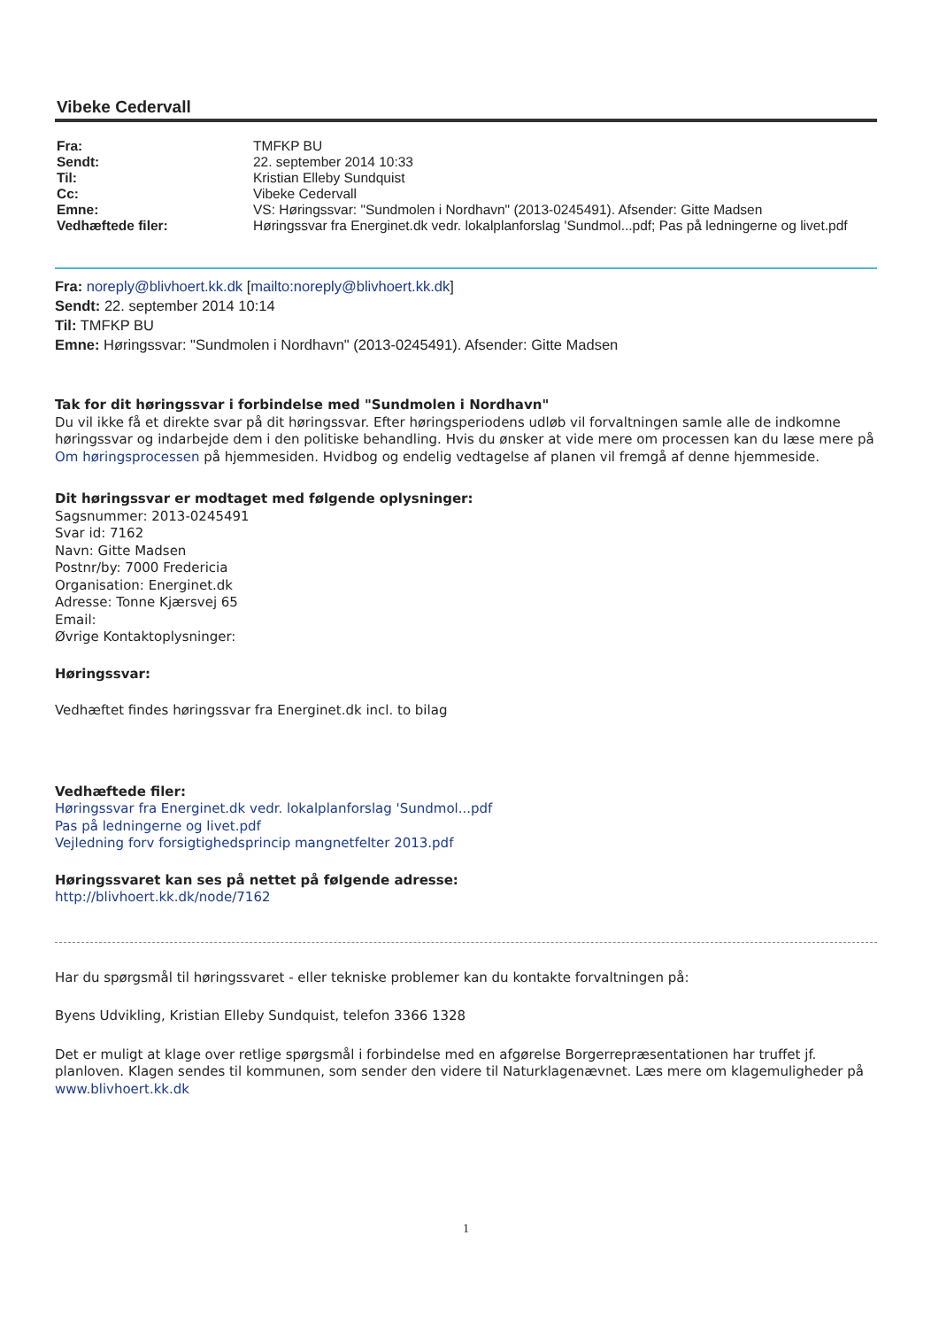Vibeke Cedervall
| Fra: | TMFKP BU |
| Sendt: | 22. september 2014 10:33 |
| Til: | Kristian Elleby Sundquist |
| Cc: | Vibeke Cedervall |
| Emne: | VS: Høringssvar: "Sundmolen i Nordhavn" (2013-0245491). Afsender: Gitte Madsen |
| Vedhæftede filer: | Høringssvar fra Energinet.dk vedr. lokalplanforslag 'Sundmol...pdf; Pas på ledningerne og livet.pdf |
Fra: noreply@blivhoert.kk.dk [mailto:noreply@blivhoert.kk.dk]
Sendt: 22. september 2014 10:14
Til: TMFKP BU
Emne: Høringssvar: "Sundmolen i Nordhavn" (2013-0245491). Afsender: Gitte Madsen
Tak for dit høringssvar i forbindelse med "Sundmolen i Nordhavn"
Du vil ikke få et direkte svar på dit høringssvar. Efter høringsperiodens udløb vil forvaltningen samle alle de indkomne høringssvar og indarbejde dem i den politiske behandling. Hvis du ønsker at vide mere om processen kan du læse mere på Om høringsprocessen på hjemmesiden. Hvidbog og endelig vedtagelse af planen vil fremgå af denne hjemmeside.
Dit høringssvar er modtaget med følgende oplysninger:
Sagsnummer: 2013-0245491
Svar id: 7162
Navn: Gitte Madsen
Postnr/by: 7000 Fredericia
Organisation: Energinet.dk
Adresse: Tonne Kjærsvej 65
Email:
Øvrige Kontaktoplysninger:
Høringssvar:
Vedhæftet findes høringssvar fra Energinet.dk incl. to bilag
Vedhæftede filer:
Høringssvar fra Energinet.dk vedr. lokalplanforslag 'Sundmol...pdf
Pas på ledningerne og livet.pdf
Vejledning forv forsigtighedsprincip mangnetfelter 2013.pdf
Høringssvaret kan ses på nettet på følgende adresse:
http://blivhoert.kk.dk/node/7162
Har du spørgsmål til høringssvaret - eller tekniske problemer kan du kontakte forvaltningen på:
Byens Udvikling, Kristian Elleby Sundquist, telefon 3366 1328
Det er muligt at klage over retlige spørgsmål i forbindelse med en afgørelse Borgerrepræsentationen har truffet jf. planloven. Klagen sendes til kommunen, som sender den videre til Naturklagenævnet. Læs mere om klagemuligheder på www.blivhoert.kk.dk
1